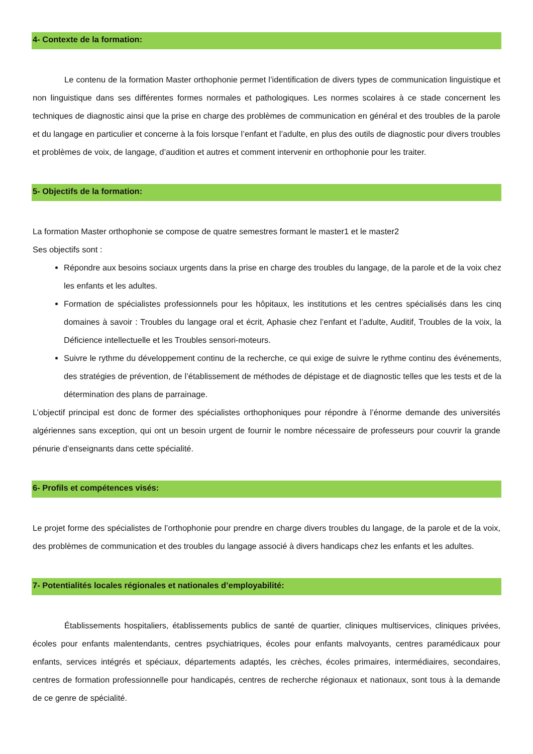4- Contexte de la formation:
Le contenu de la formation Master orthophonie permet l’identification de divers types de communication linguistique et non linguistique dans ses différentes formes normales et pathologiques. Les normes scolaires à ce stade concernent les techniques de diagnostic ainsi que la prise en charge des problèmes de communication en général et des troubles de la parole et du langage en particulier et concerne à la fois lorsque l’enfant et l’adulte, en plus des outils de diagnostic pour divers troubles et problèmes de voix, de langage, d’audition et autres et comment intervenir en orthophonie pour les traiter.
5- Objectifs de la formation:
La formation Master orthophonie se compose de quatre semestres formant le master1 et le master2
Ses objectifs sont :
Répondre aux besoins sociaux urgents dans la prise en charge des troubles du langage, de la parole et de la voix chez les enfants et les adultes.
Formation de spécialistes professionnels pour les hôpitaux, les institutions et les centres spécialisés dans les cinq domaines à savoir : Troubles du langage oral et écrit, Aphasie chez l’enfant et l’adulte, Auditif, Troubles de la voix, la Déficience intellectuelle et les Troubles sensori-moteurs.
Suivre le rythme du développement continu de la recherche, ce qui exige de suivre le rythme continu des événements, des stratégies de prévention, de l’établissement de méthodes de dépistage et de diagnostic telles que les tests et de la détermination des plans de parrainage.
L’objectif principal est donc de former des spécialistes orthophoniques pour répondre à l’énorme demande des universités algériennes sans exception, qui ont un besoin urgent de fournir le nombre nécessaire de professeurs pour couvrir la grande pénurie d’enseignants dans cette spécialité.
6- Profils et compétences visés:
Le projet forme des spécialistes de l’orthophonie pour prendre en charge divers troubles du langage, de la parole et de la voix, des problèmes de communication et des troubles du langage associé à divers handicaps chez les enfants et les adultes.
7- Potentialités locales régionales et nationales d’employabilité:
Établissements hospitaliers, établissements publics de santé de quartier, cliniques multiservices, cliniques privées, écoles pour enfants malentendants, centres psychiatriques, écoles pour enfants malvoyants, centres paramédicaux pour enfants, services intégrés et spéciaux, départements adaptés, les crèches, écoles primaires, intermédiaires, secondaires, centres de formation professionnelle pour handicapés, centres de recherche régionaux et nationaux, sont tous à la demande de ce genre de spécialité.